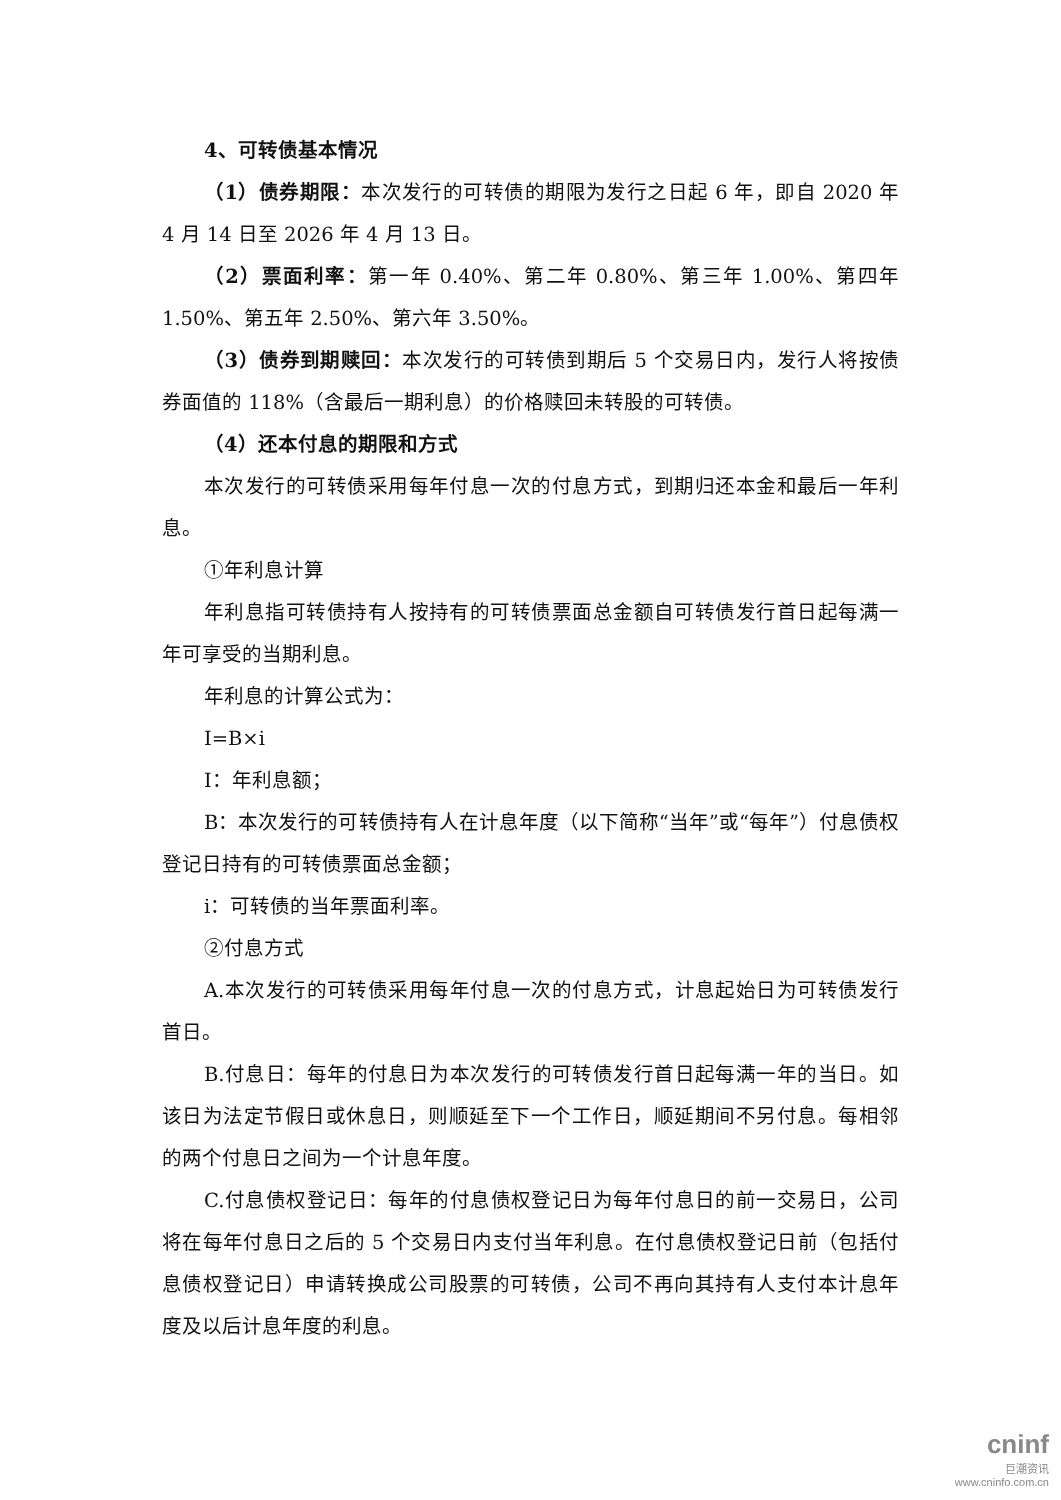4、可转债基本情况
（1）债券期限：本次发行的可转债的期限为发行之日起 6 年，即自 2020 年 4 月 14 日至 2026 年 4 月 13 日。
（2）票面利率：第一年 0.40%、第二年 0.80%、第三年 1.00%、第四年 1.50%、第五年 2.50%、第六年 3.50%。
（3）债券到期赎回：本次发行的可转债到期后 5 个交易日内，发行人将按债券面值的 118%（含最后一期利息）的价格赎回未转股的可转债。
（4）还本付息的期限和方式
本次发行的可转债采用每年付息一次的付息方式，到期归还本金和最后一年利息。
①年利息计算
年利息指可转债持有人按持有的可转债票面总金额自可转债发行首日起每满一年可享受的当期利息。
年利息的计算公式为：
I=B×i
I：年利息额；
B：本次发行的可转债持有人在计息年度（以下简称“当年”或“每年”）付息债权登记日持有的可转债票面总金额；
i：可转债的当年票面利率。
②付息方式
A.本次发行的可转债采用每年付息一次的付息方式，计息起始日为可转债发行首日。
B.付息日：每年的付息日为本次发行的可转债发行首日起每满一年的当日。如该日为法定节假日或休息日，则顺延至下一个工作日，顺延期间不另付息。每相邻的两个付息日之间为一个计息年度。
C.付息债权登记日：每年的付息债权登记日为每年付息日的前一交易日，公司将在每年付息日之后的 5 个交易日内支付当年利息。在付息债权登记日前（包括付息债权登记日）申请转换成公司股票的可转债，公司不再向其持有人支付本计息年度及以后计息年度的利息。
cninf
巨潮资讯
www.cninfo.com.cn